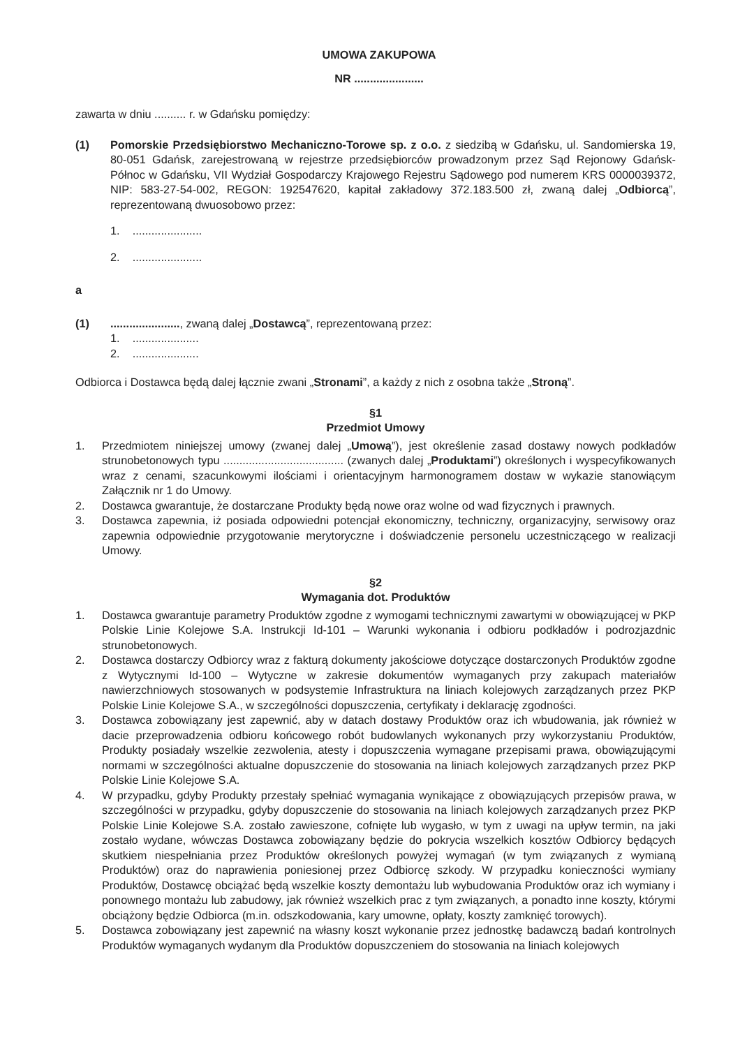UMOWA ZAKUPOWA
NR ......................
zawarta w dniu .......... r. w Gdańsku pomiędzy:
(1) Pomorskie Przedsiębiorstwo Mechaniczno-Torowe sp. z o.o. z siedzibą w Gdańsku, ul. Sandomierska 19, 80-051 Gdańsk, zarejestrowaną w rejestrze przedsiębiorców prowadzonym przez Sąd Rejonowy Gdańsk-Północ w Gdańsku, VII Wydział Gospodarczy Krajowego Rejestru Sądowego pod numerem KRS 0000039372, NIP: 583-27-54-002, REGON: 192547620, kapitał zakładowy 372.183.500 zł, zwaną dalej „Odbiorcą”, reprezentowaną dwuosobowo przez:
1. ......................
2. ......................
a
(1) ......................, zwaną dalej „Dostawcą”, reprezentowaną przez:
1. .....................
2. .....................
Odbiorca i Dostawca będą dalej łącznie zwani „Stronami”, a każdy z nich z osobna także „Stroną”.
§1
Przedmiot Umowy
1. Przedmiotem niniejszej umowy (zwanej dalej „Umową”), jest określenie zasad dostawy nowych podkładów strunobetonowych typu ...................................... (zwanych dalej „Produktami”) określonych i wyspecyfikowanych wraz z cenami, szacunkowymi ilościami i orientacyjnym harmonogramem dostaw w wykazie stanowiącym Załącznik nr 1 do Umowy.
2. Dostawca gwarantuje, że dostarczane Produkty będą nowe oraz wolne od wad fizycznych i prawnych.
3. Dostawca zapewnia, iż posiada odpowiedni potencjał ekonomiczny, techniczny, organizacyjny, serwisowy oraz zapewnia odpowiednie przygotowanie merytoryczne i doświadczenie personelu uczestniczącego w realizacji Umowy.
§2
Wymagania dot. Produktów
1. Dostawca gwarantuje parametry Produktów zgodne z wymogami technicznymi zawartymi w obowiązującej w PKP Polskie Linie Kolejowe S.A. Instrukcji Id-101 – Warunki wykonania i odbioru podkładów i podrozjazdnic strunobetonowych.
2. Dostawca dostarczy Odbiorcy wraz z fakturą dokumenty jakościowe dotyczące dostarczonych Produktów zgodne z Wytycznymi Id-100 – Wytyczne w zakresie dokumentów wymaganych przy zakupach materiałów nawierzchniowych stosowanych w podsystemie Infrastruktura na liniach kolejowych zarządzanych przez PKP Polskie Linie Kolejowe S.A., w szczególności dopuszczenia, certyfikaty i deklarację zgodności.
3. Dostawca zobowiązany jest zapewnić, aby w datach dostawy Produktów oraz ich wbudowania, jak również w dacie przeprowadzenia odbioru końcowego robót budowlanych wykonanych przy wykorzystaniu Produktów, Produkty posiadały wszelkie zezwolenia, atesty i dopuszczenia wymagane przepisami prawa, obowiązującymi normami w szczególności aktualne dopuszczenie do stosowania na liniach kolejowych zarządzanych przez PKP Polskie Linie Kolejowe S.A.
4. W przypadku, gdyby Produkty przestały spełniać wymagania wynikające z obowiązujących przepisów prawa, w szczególności w przypadku, gdyby dopuszczenie do stosowania na liniach kolejowych zarządzanych przez PKP Polskie Linie Kolejowe S.A. zostało zawieszone, cofnięte lub wygasło, w tym z uwagi na upływ termin, na jaki zostało wydane, wówczas Dostawca zobowiązany będzie do pokrycia wszelkich kosztów Odbiorcy będących skutkiem niespełniania przez Produktów określonych powyżej wymagań (w tym związanych z wymianą Produktów) oraz do naprawienia poniesionej przez Odbiorcę szkody. W przypadku konieczności wymiany Produktów, Dostawcę obciążać będą wszelkie koszty demontażu lub wybudowania Produktów oraz ich wymiany i ponownego montażu lub zabudowy, jak również wszelkich prac z tym związanych, a ponadto inne koszty, którymi obciążony będzie Odbiorca (m.in. odszkodowania, kary umowne, opłaty, koszty zamknięć torowych).
5. Dostawca zobowiązany jest zapewnić na własny koszt wykonanie przez jednostkę badawczą badań kontrolnych Produktów wymaganych wydanym dla Produktów dopuszczeniem do stosowania na liniach kolejowych